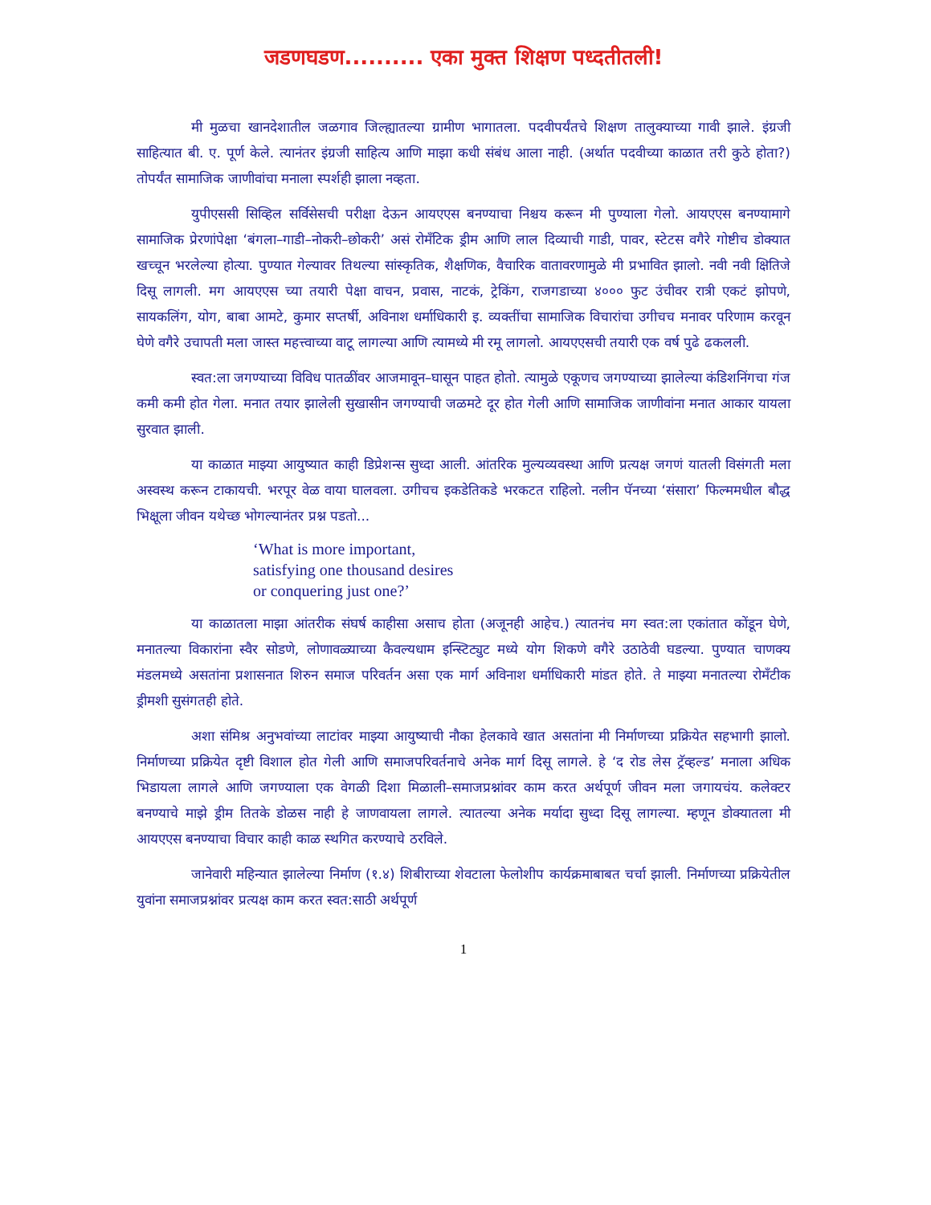जडणघडण.......... एका मुक्त शिक्षण पध्दतीतली!
मी मुळचा खानदेशातील जळगाव जिल्ह्यातल्या ग्रामीण भागातला. पदवीपर्यंतचे शिक्षण तालुक्याच्या गावी झाले. इंग्रजी साहित्यात बी. ए. पूर्ण केले. त्यानंतर इंग्रजी साहित्य आणि माझा कधी संबंध आला नाही. (अर्थात पदवीच्या काळात तरी कुठे होता?) तोपर्यंत सामाजिक जाणीवांचा मनाला स्पर्शही झाला नव्हता.
युपीएससी सिव्हिल सर्विसेसची परीक्षा देऊन आयएएस बनण्याचा निश्चय करून मी पुण्याला गेलो. आयएएस बनण्यामागे सामाजिक प्रेरणांपेक्षा ‘बंगला–गाडी–नोकरी–छोकरी’ असं रोमँटिक ड्रीम आणि लाल दिव्याची गाडी, पावर, स्टेटस वगैरे गोष्टीच डोक्यात खच्चून भरलेल्या होत्या. पुण्यात गेल्यावर तिथल्या सांस्कृतिक, शैक्षणिक, वैचारिक वातावरणामुळे मी प्रभावित झालो. नवी नवी क्षितिजे दिसू लागली. मग आयएएस च्या तयारी पेक्षा वाचन, प्रवास, नाटकं, ट्रेकिंग, राजगडाच्या ४००० फुट उंचीवर रात्री एकटं झोपणे, सायकलिंग, योग, बाबा आमटे, कुमार सप्तर्षी, अविनाश धर्माधिकारी इ. व्यक्तींचा सामाजिक विचारांचा उगीचच मनावर परिणाम करवून घेणे वगैरे उचापती मला जास्त महत्त्वाच्या वाटू लागल्या आणि त्यामध्ये मी रमू लागलो. आयएएसची तयारी एक वर्ष पुढे ढकलली.
स्वत:ला जगण्याच्या विविध पातळींवर आजमावून–घासून पाहत होतो. त्यामुळे एकूणच जगण्याच्या झालेल्या कंडिशनिंगचा गंज कमी कमी होत गेला. मनात तयार झालेली सुखासीन जगण्याची जळमटे दूर होत गेली आणि सामाजिक जाणीवांना मनात आकार यायला सुरवात झाली.
या काळात माझ्या आयुष्यात काही डिप्रेशन्स सुध्दा आली. आंतरिक मुल्यव्यवस्था आणि प्रत्यक्ष जगणं यातली विसंगती मला अस्वस्थ करून टाकायची. भरपूर वेळ वाया घालवला. उगीचच इकडेतिकडे भरकटत राहिलो. नलीन पॅनच्या ‘संसारा’ फिल्ममधील बौद्ध भिक्षूला जीवन यथेच्छ भोगल्यानंतर प्रश्न पडतो...
‘What is more important,
satisfying one thousand desires
or conquering just one?’
या काळातला माझा आंतरीक संघर्ष काहीसा असाच होता (अजूनही आहेच.) त्यातनंच मग स्वत:ला एकांतात कोंडून घेणे, मनातल्या विकारांना स्वैर सोडणे, लोणावळ्याच्या कैवल्यधाम इन्स्टिट्युट मध्ये योग शिकणे वगैरे उठाठेवी घडल्या. पुण्यात चाणक्य मंडलमध्ये असतांना प्रशासनात शिरुन समाज परिवर्तन असा एक मार्ग अविनाश धर्माधिकारी मांडत होते. ते माझ्या मनातल्या रोमँटीक ड्रीमशी सुसंगतही होते.
अशा संमिश्र अनुभवांच्या लाटांवर माझ्या आयुष्याची नौका हेलकावे खात असतांना मी निर्माणच्या प्रक्रियेत सहभागी झालो. निर्माणच्या प्रक्रियेत दृष्टी विशाल होत गेली आणि समाजपरिवर्तनाचे अनेक मार्ग दिसू लागले. हे ‘द रोड लेस ट्रॅव्हल्ड’ मनाला अधिक भिडायला लागले आणि जगण्याला एक वेगळी दिशा मिळाली–समाजप्रश्नांवर काम करत अर्थपूर्ण जीवन मला जगायचंय. कलेक्टर बनण्याचे माझे ड्रीम तितके डोळस नाही हे जाणवायला लागले. त्यातल्या अनेक मर्यादा सुध्दा दिसू लागल्या. म्हणून डोक्यातला मी आयएएस बनण्याचा विचार काही काळ स्थगित करण्याचे ठरविले.
जानेवारी महिन्यात झालेल्या निर्माण (१.४) शिबीराच्या शेवटाला फेलोशीप कार्यक्रमाबाबत चर्चा झाली. निर्माणच्या प्रक्रियेतील युवांना समाजप्रश्नांवर प्रत्यक्ष काम करत स्वत:साठी अर्थपूर्ण
1